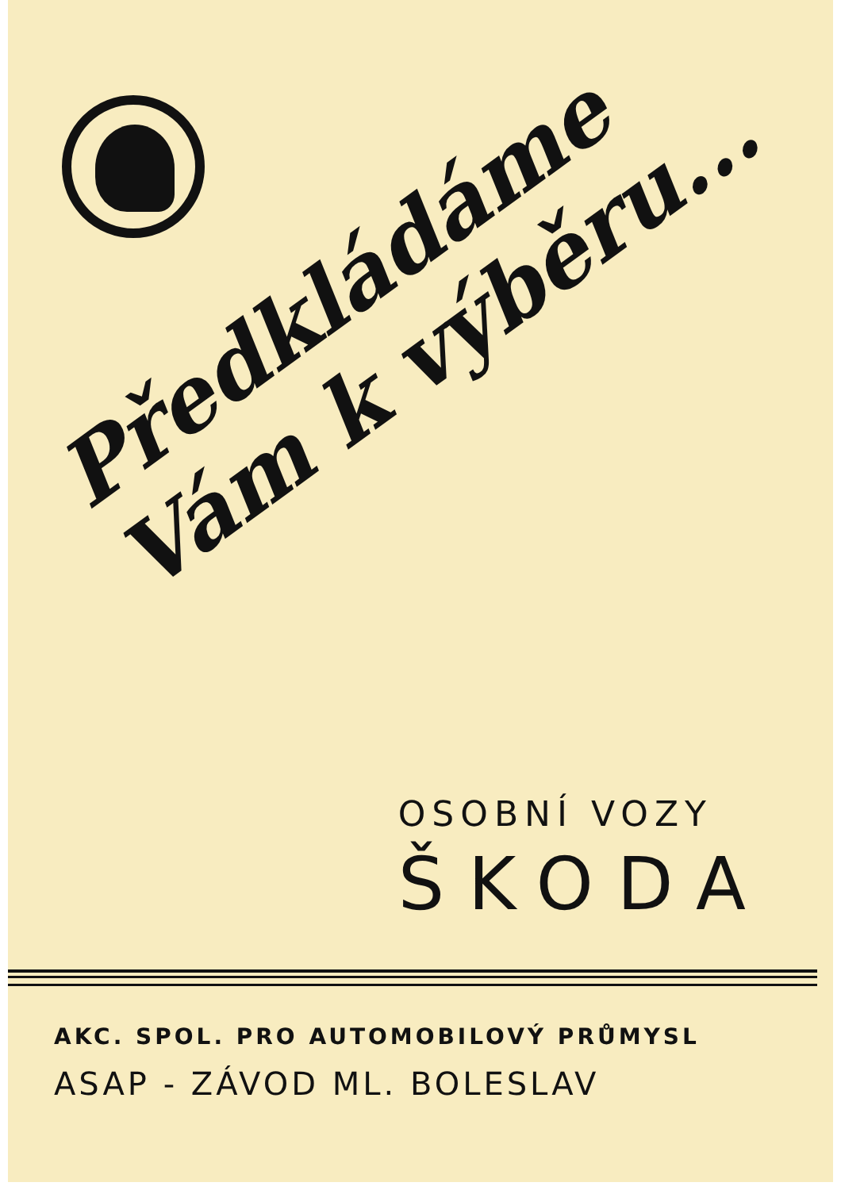Předkládáme
Vám k výběru...
OSOBNÍ VOZY
ŠKODA
AKC. SPOL. PRO AUTOMOBILOVÝ PRŮMYSL
ASAP - ZÁVOD ML. BOLESLAV